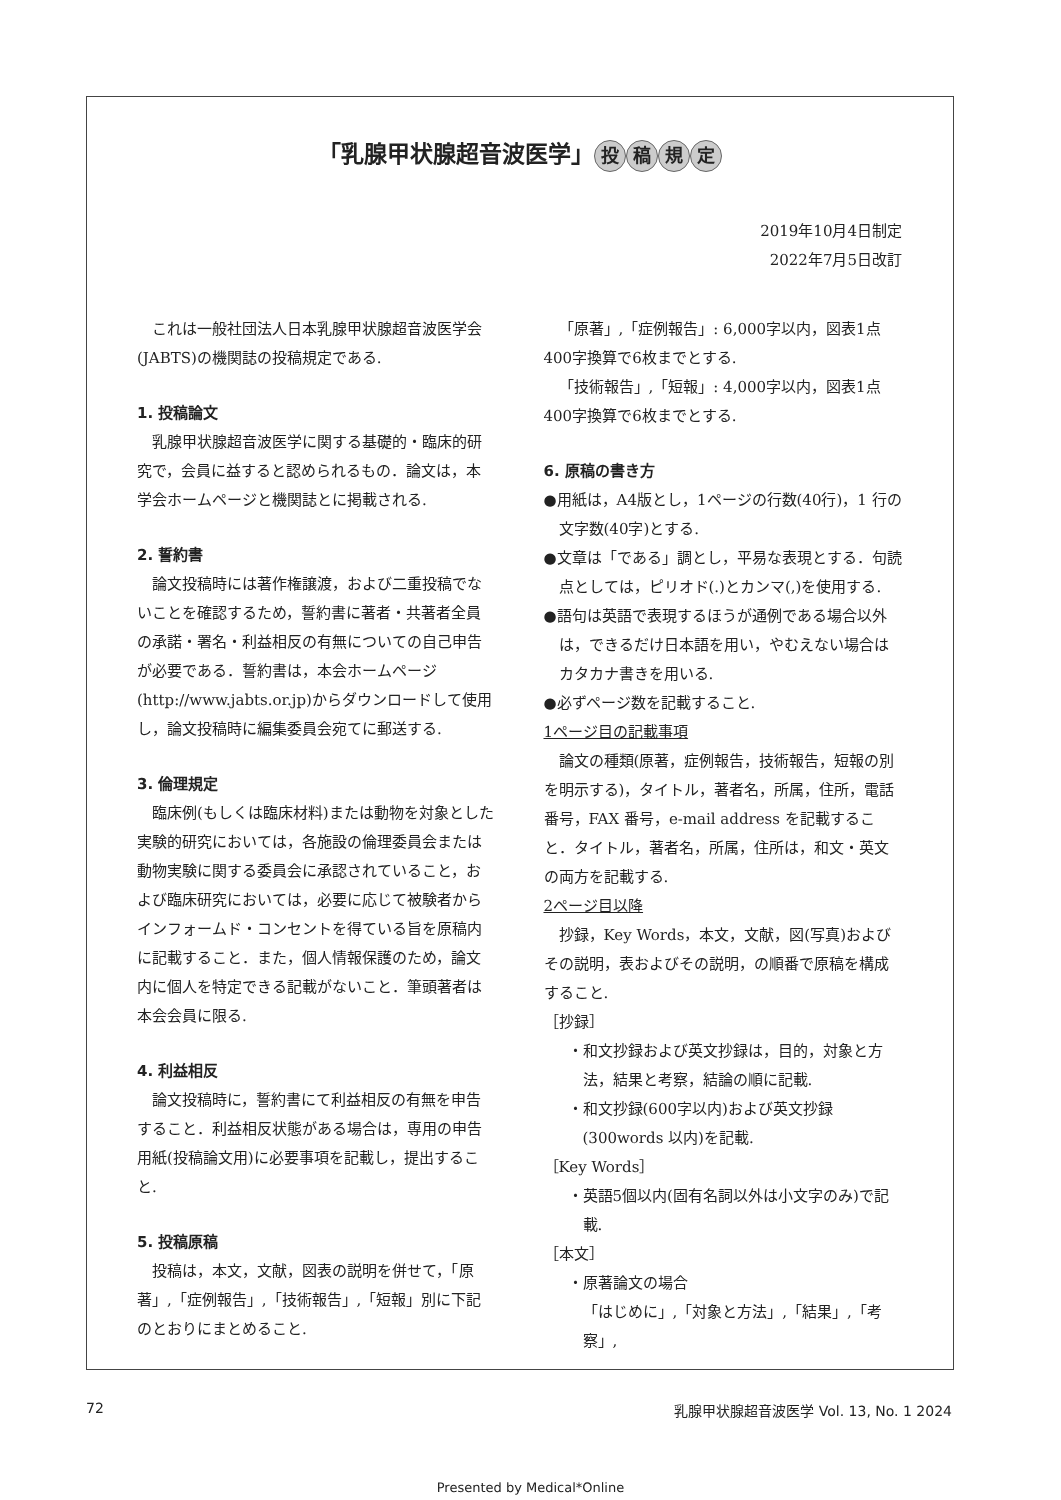「乳腺甲状腺超音波医学」 投稿規定
2019年10月4日制定
2022年7月5日改訂
これは一般社団法人日本乳腺甲状腺超音波医学会(JABTS)の機関誌の投稿規定である.
1. 投稿論文
乳腺甲状腺超音波医学に関する基礎的・臨床的研究で，会員に益すると認められるもの．論文は，本学会ホームページと機関誌とに掲載される.
2. 誓約書
論文投稿時には著作権譲渡，および二重投稿でないことを確認するため，誓約書に著者・共著者全員の承諾・署名・利益相反の有無についての自己申告が必要である．誓約書は，本会ホームページ(http://www.jabts.or.jp)からダウンロードして使用し，論文投稿時に編集委員会宛てに郵送する.
3. 倫理規定
臨床例(もしくは臨床材料)または動物を対象とした実験的研究においては，各施設の倫理委員会または動物実験に関する委員会に承認されていること，および臨床研究においては，必要に応じて被験者からインフォームド・コンセントを得ている旨を原稿内に記載すること．また，個人情報保護のため，論文内に個人を特定できる記載がないこと．筆頭著者は本会会員に限る.
4. 利益相反
論文投稿時に，誓約書にて利益相反の有無を申告すること．利益相反状態がある場合は，専用の申告用紙(投稿論文用)に必要事項を記載し，提出すること.
5. 投稿原稿
投稿は，本文，文献，図表の説明を併せて，「原著」,「症例報告」,「技術報告」,「短報」別に下記のとおりにまとめること.
「原著」,「症例報告」: 6,000字以内，図表1点400字換算で6枚までとする.
「技術報告」,「短報」: 4,000字以内，図表1点400字換算で6枚までとする.
6. 原稿の書き方
●用紙は，A4版とし，1ページの行数(40行)，1 行の文字数(40字)とする.
●文章は「である」調とし，平易な表現とする．句読点としては，ピリオド(.)とカンマ(,)を使用する.
●語句は英語で表現するほうが通例である場合以外は，できるだけ日本語を用い，やむえない場合はカタカナ書きを用いる.
●必ずページ数を記載すること.
1ページ目の記載事項
論文の種類(原著，症例報告，技術報告，短報の別を明示する)，タイトル，著者名，所属，住所，電話番号，FAX 番号，e-mail address を記載すること．タイトル，著者名，所属，住所は，和文・英文の両方を記載する.
2ページ目以降
抄録，Key Words，本文，文献，図(写真)およびその説明，表およびその説明，の順番で原稿を構成すること.
［抄録］
・和文抄録および英文抄録は，目的，対象と方法，結果と考察，結論の順に記載.
・和文抄録(600字以内)および英文抄録(300words 以内)を記載.
［Key Words］
・英語5個以内(固有名詞以外は小文字のみ)で記載.
［本文］
・原著論文の場合
「はじめに」,「対象と方法」,「結果」,「考察」,
72 乳腺甲状腺超音波医学 Vol. 13, No. 1 2024
Presented by Medical*Online